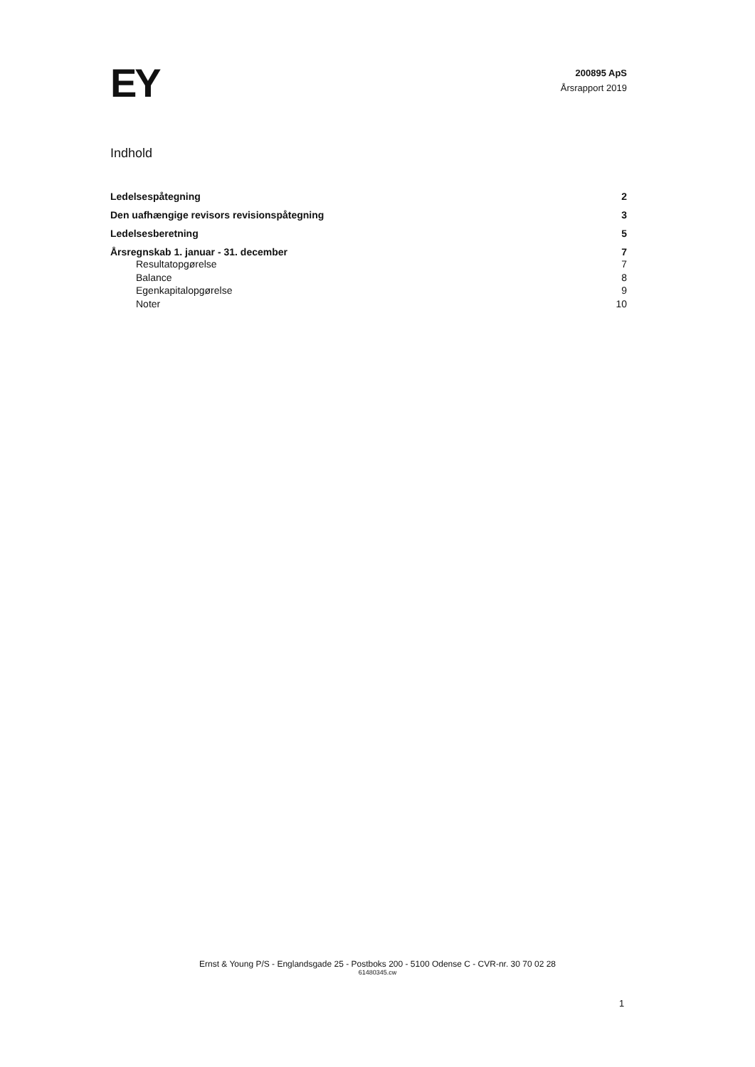EY
200895 ApS
Årsrapport 2019
Indhold
Ledelsespåtegning 2
Den uafhængige revisors revisionspåtegning 3
Ledelsesberetning 5
Årsregnskab 1. januar - 31. december 7
Resultatopgørelse 7
Balance 8
Egenkapitalopgørelse 9
Noter 10
Ernst & Young P/S - Englandsgade 25 - Postboks 200 - 5100 Odense C - CVR-nr. 30 70 02 28
61480345.cw
1